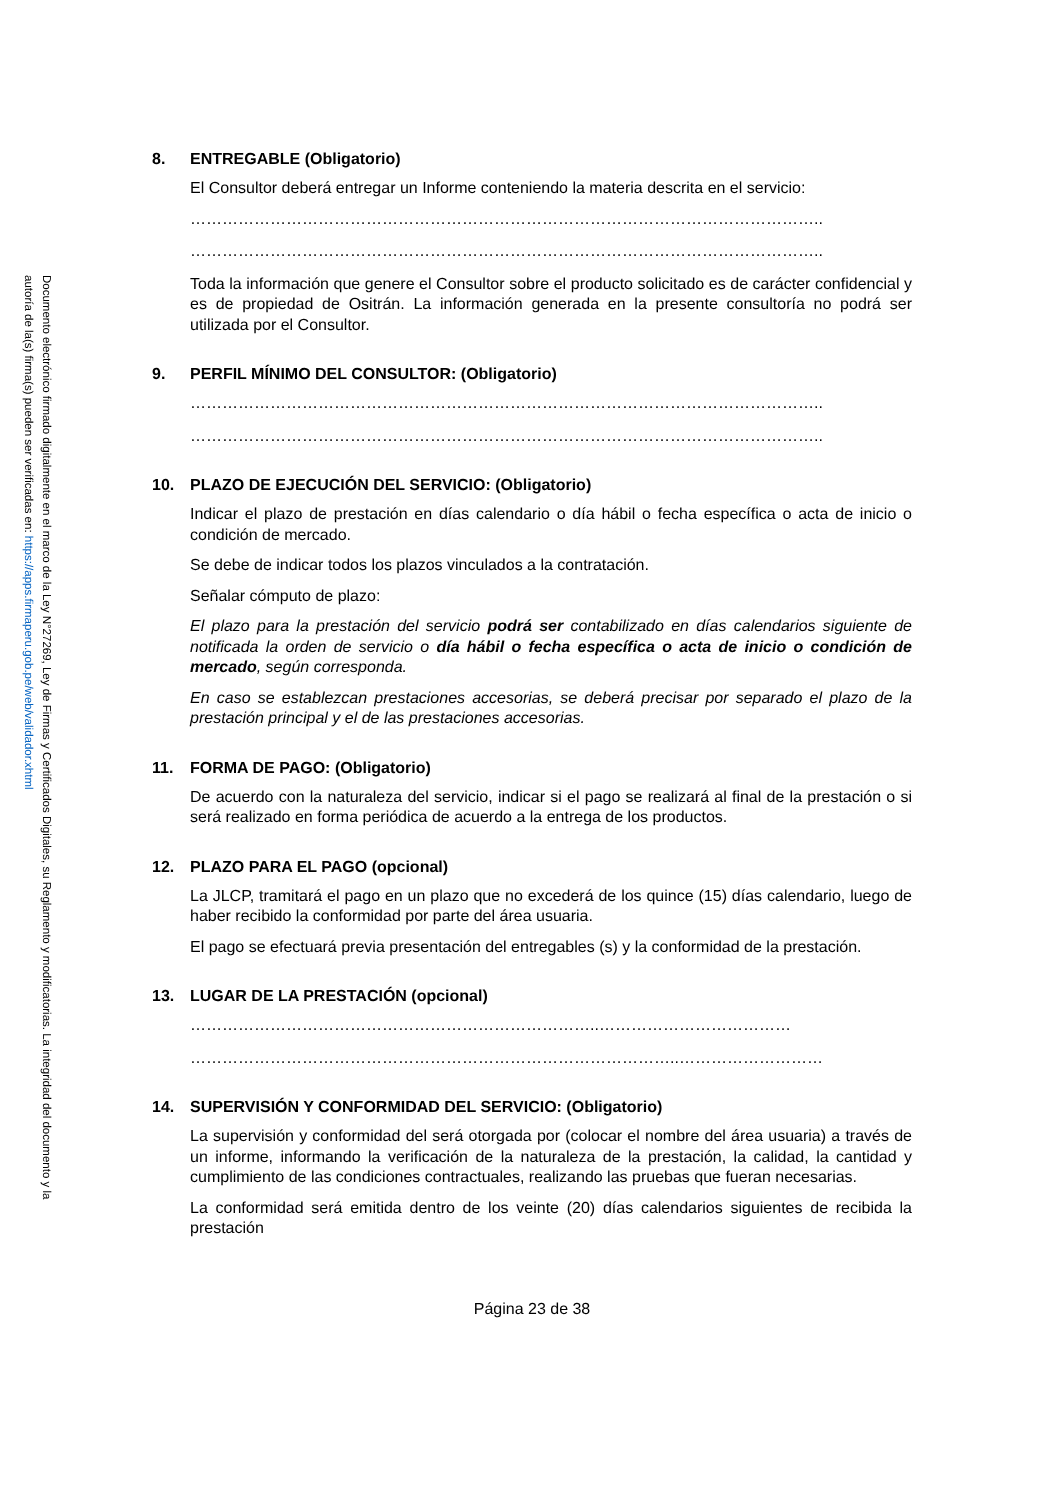Documento electrónico firmado digitalmente en el marco de la Ley N°27269, Ley de Firmas y Certificados Digitales, su Reglamento y modificatorias. La integridad del documento y la autoría de la(s) firma(s) pueden ser verificadas en: https://apps.firmaperu.gob.pe/web/validador.xhtml
8. ENTREGABLE (Obligatorio)
El Consultor deberá entregar un Informe conteniendo la materia descrita en el servicio:
………………………………………………………………………………………………………..
………………………………………………………………………………………………………..
Toda la información que genere el Consultor sobre el producto solicitado es de carácter confidencial y es de propiedad de Ositrán. La información generada en la presente consultoría no podrá ser utilizada por el Consultor.
9. PERFIL MÍNIMO DEL CONSULTOR: (Obligatorio)
………………………………………………………………………………………………………..
………………………………………………………………………………………………………..
10. PLAZO DE EJECUCIÓN DEL SERVICIO: (Obligatorio)
Indicar el plazo de prestación en días calendario o día hábil o fecha específica o acta de inicio o condición de mercado.
Se debe de indicar todos los plazos vinculados a la contratación.
Señalar cómputo de plazo:
El plazo para la prestación del servicio podrá ser contabilizado en días calendarios siguiente de notificada la orden de servicio o día hábil o fecha específica o acta de inicio o condición de mercado, según corresponda.
En caso se establezcan prestaciones accesorias, se deberá precisar por separado el plazo de la prestación principal y el de las prestaciones accesorias.
11. FORMA DE PAGO: (Obligatorio)
De acuerdo con la naturaleza del servicio, indicar si el pago se realizará al final de la prestación o si será realizado en forma periódica de acuerdo a la entrega de los productos.
12. PLAZO PARA EL PAGO (opcional)
La JLCP, tramitará el pago en un plazo que no excederá de los quince (15) días calendario, luego de haber recibido la conformidad por parte del área usuaria.
El pago se efectuará previa presentación del entregables (s) y la conformidad de la prestación.
13. LUGAR DE LA PRESTACIÓN (opcional)
…………………………………………………………………..………………………………
………………………………………………………………………………..………………………
14. SUPERVISIÓN Y CONFORMIDAD DEL SERVICIO: (Obligatorio)
La supervisión y conformidad del será otorgada por (colocar el nombre del área usuaria) a través de un informe, informando la verificación de la naturaleza de la prestación, la calidad, la cantidad y cumplimiento de las condiciones contractuales, realizando las pruebas que fueran necesarias.
La conformidad será emitida dentro de los veinte (20) días calendarios siguientes de recibida la prestación
Página 23 de 38